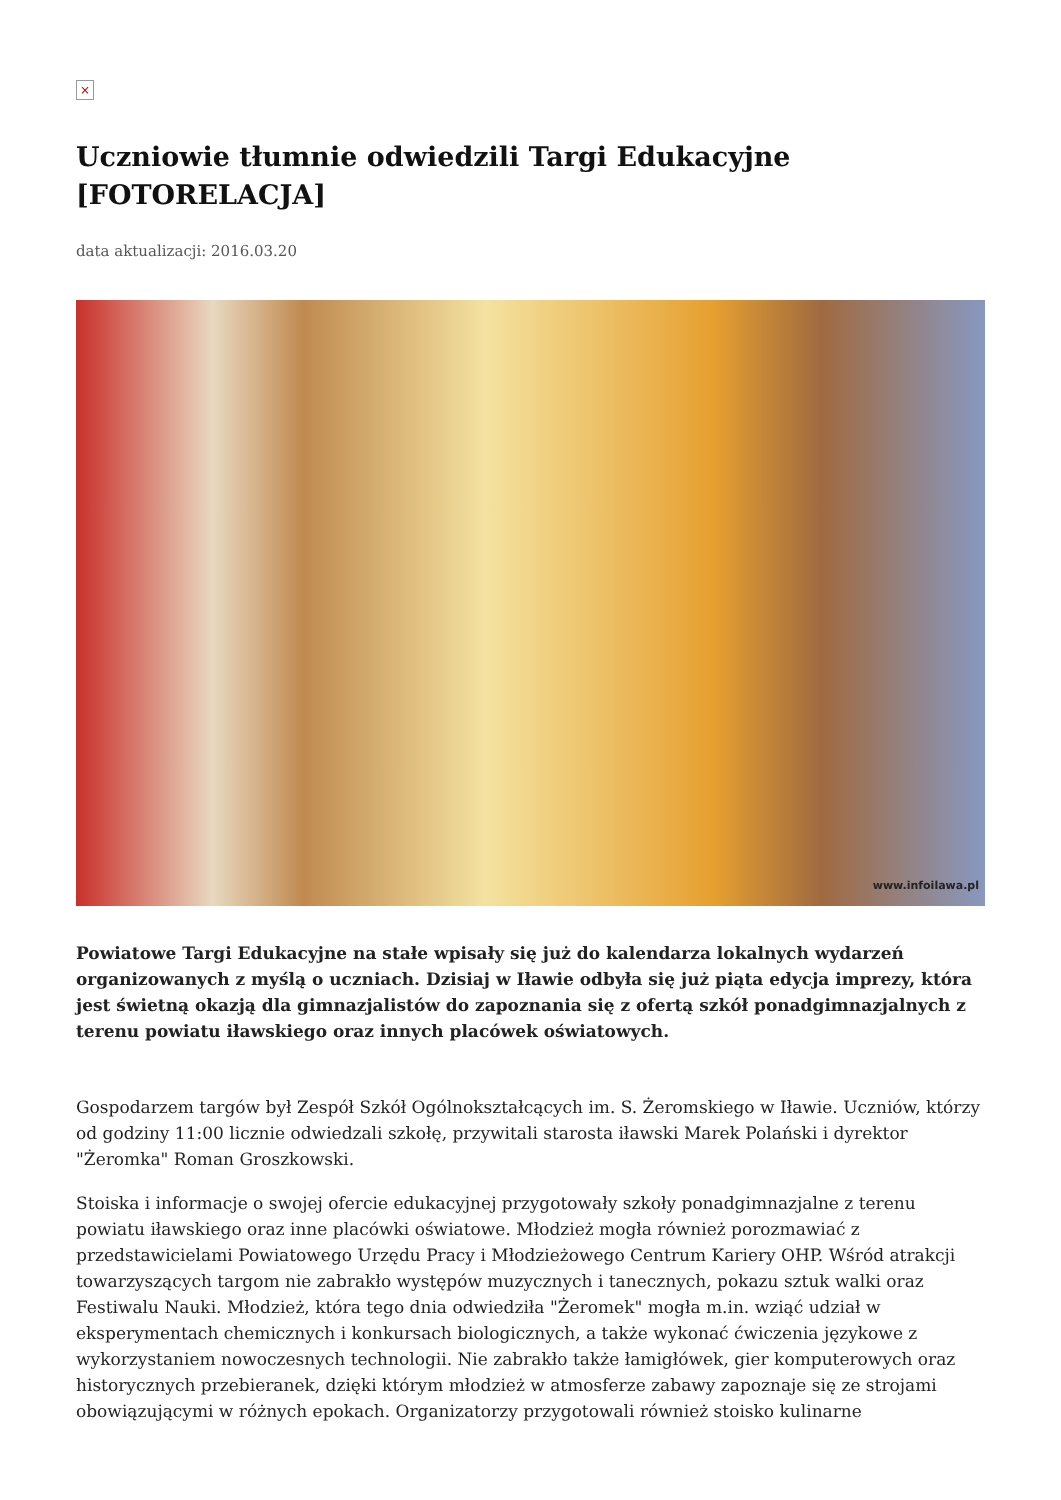×
Uczniowie tłumnie odwiedzili Targi Edukacyjne [FOTORELACJA]
data aktualizacji: 2016.03.20
www.infoilawa.pl
Powiatowe Targi Edukacyjne na stałe wpisały się już do kalendarza lokalnych wydarzeń organizowanych z myślą o uczniach. Dzisiaj w Iławie odbyła się już piąta edycja imprezy, która jest świetną okazją dla gimnazjalistów do zapoznania się z ofertą szkół ponadgimnazjalnych z terenu powiatu iławskiego oraz innych placówek oświatowych.
Gospodarzem targów był Zespół Szkół Ogólnokształcących im. S. Żeromskiego w Iławie. Uczniów, którzy od godziny 11:00 licznie odwiedzali szkołę, przywitali starosta iławski Marek Polański i dyrektor "Żeromka" Roman Groszkowski.
Stoiska i informacje o swojej ofercie edukacyjnej przygotowały szkoły ponadgimnazjalne z terenu powiatu iławskiego oraz inne placówki oświatowe. Młodzież mogła również porozmawiać z przedstawicielami Powiatowego Urzędu Pracy i Młodzieżowego Centrum Kariery OHP. Wśród atrakcji towarzyszących targom nie zabrakło występów muzycznych i tanecznych, pokazu sztuk walki oraz Festiwalu Nauki. Młodzież, która tego dnia odwiedziła "Żeromek" mogła m.in. wziąć udział w eksperymentach chemicznych i konkursach biologicznych, a także wykonać ćwiczenia językowe z wykorzystaniem nowoczesnych technologii. Nie zabrakło także łamigłówek, gier komputerowych oraz historycznych przebieranek, dzięki którym młodzież w atmosferze zabawy zapoznaje się ze strojami obowiązującymi w różnych epokach. Organizatorzy przygotowali również stoisko kulinarne